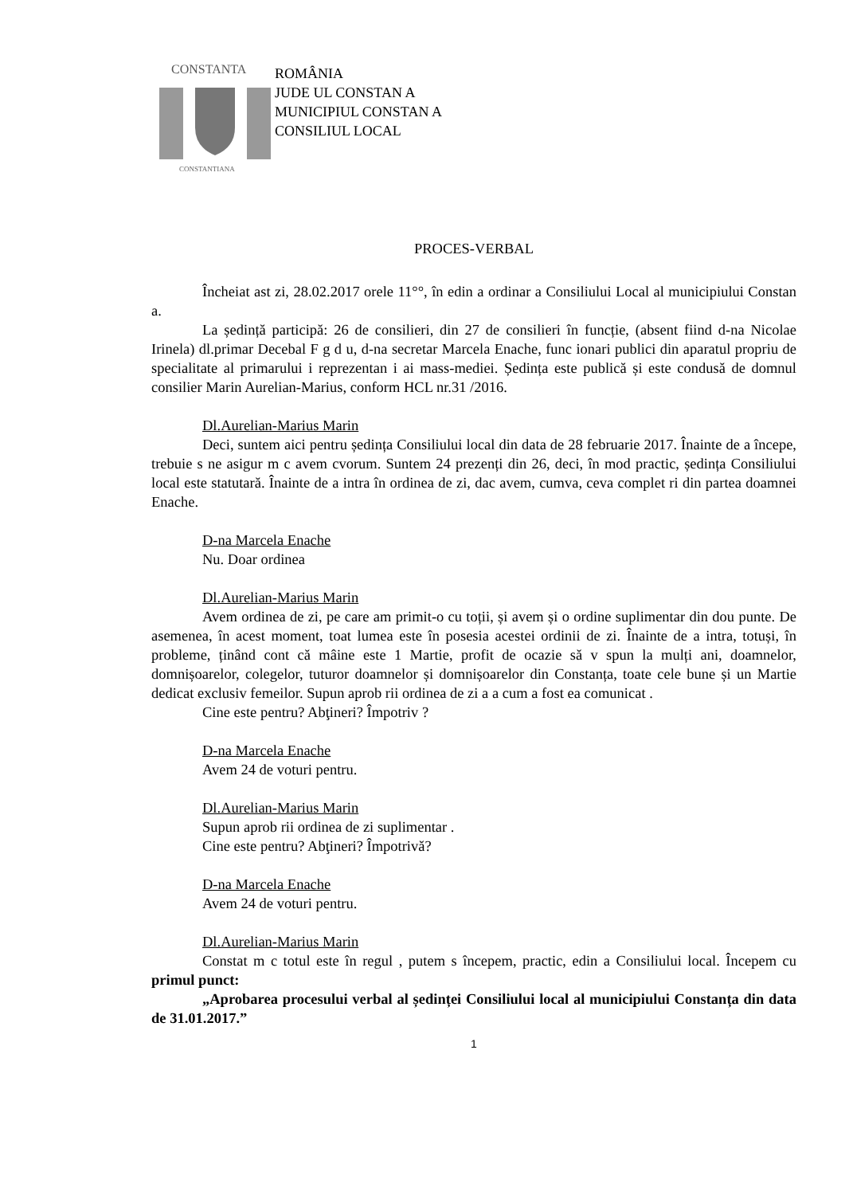CONSTANTA
CONSTANTIANA
ROMÂNIA
JUDE UL CONSTAN A
MUNICIPIUL CONSTAN A
CONSILIUL LOCAL
PROCES-VERBAL
Încheiat ast zi, 28.02.2017 orele 11°°, în edin a ordinar a Consiliului Local al municipiului Constan a.
La ședință participă: 26 de consilieri, din 27 de consilieri în funcție, (absent fiind d-na Nicolae Irinela) dl.primar Decebal F g d u, d-na secretar Marcela Enache, func ionari publici din aparatul propriu de specialitate al primarului i reprezentan i ai mass-mediei. Ședința este publică și este condusă de domnul consilier Marin Aurelian-Marius, conform HCL nr.31 /2016.
Dl.Aurelian-Marius Marin
Deci, suntem aici pentru ședința Consiliului local din data de 28 februarie 2017. Înainte de a începe, trebuie s ne asigur m c avem cvorum. Suntem 24 prezenți din 26, deci, în mod practic, ședința Consiliului local este statutară. Înainte de a intra în ordinea de zi, dac avem, cumva, ceva complet ri din partea doamnei Enache.
D-na Marcela Enache
Nu. Doar ordinea
Dl.Aurelian-Marius Marin
Avem ordinea de zi, pe care am primit-o cu toții, și avem și o ordine suplimentar din dou punte. De asemenea, în acest moment, toat lumea este în posesia acestei ordinii de zi. Înainte de a intra, totuși, în probleme, ținând cont că mâine este 1 Martie, profit de ocazie să v spun la mulți ani, doamnelor, domnișoarelor, colegelor, tuturor doamnelor și domnișoarelor din Constanța, toate cele bune și un Martie dedicat exclusiv femeilor. Supun aprob rii ordinea de zi a a cum a fost ea comunicat .
Cine este pentru? Abţineri? Împotriv ?
D-na Marcela Enache
Avem 24 de voturi pentru.
Dl.Aurelian-Marius Marin
Supun aprob rii ordinea de zi suplimentar .
Cine este pentru? Abţineri? Împotrivă?
D-na Marcela Enache
Avem 24 de voturi pentru.
Dl.Aurelian-Marius Marin
Constat m c totul este în regul , putem s începem, practic, edin a Consiliului local. Începem cu primul punct:
„Aprobarea procesului verbal al ședinței Consiliului local al municipiului Constanța din data de 31.01.2017.”
1